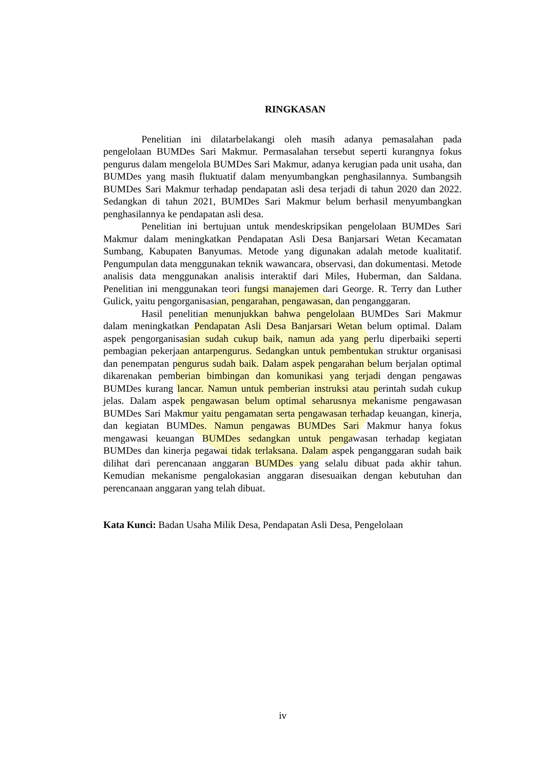RINGKASAN
Penelitian ini dilatarbelakangi oleh masih adanya pemasalahan pada pengelolaan BUMDes Sari Makmur. Permasalahan tersebut seperti kurangnya fokus pengurus dalam mengelola BUMDes Sari Makmur, adanya kerugian pada unit usaha, dan BUMDes yang masih fluktuatif dalam menyumbangkan penghasilannya. Sumbangsih BUMDes Sari Makmur terhadap pendapatan asli desa terjadi di tahun 2020 dan 2022. Sedangkan di tahun 2021, BUMDes Sari Makmur belum berhasil menyumbangkan penghasilannya ke pendapatan asli desa.
Penelitian ini bertujuan untuk mendeskripsikan pengelolaan BUMDes Sari Makmur dalam meningkatkan Pendapatan Asli Desa Banjarsari Wetan Kecamatan Sumbang, Kabupaten Banyumas. Metode yang digunakan adalah metode kualitatif. Pengumpulan data menggunakan teknik wawancara, observasi, dan dokumentasi. Metode analisis data menggunakan analisis interaktif dari Miles, Huberman, dan Saldana. Penelitian ini menggunakan teori fungsi manajemen dari George. R. Terry dan Luther Gulick, yaitu pengorganisasian, pengarahan, pengawasan, dan penganggaran.
Hasil penelitian menunjukkan bahwa pengelolaan BUMDes Sari Makmur dalam meningkatkan Pendapatan Asli Desa Banjarsari Wetan belum optimal. Dalam aspek pengorganisasian sudah cukup baik, namun ada yang perlu diperbaiki seperti pembagian pekerjaan antarpengurus. Sedangkan untuk pembentukan struktur organisasi dan penempatan pengurus sudah baik. Dalam aspek pengarahan belum berjalan optimal dikarenakan pemberian bimbingan dan komunikasi yang terjadi dengan pengawas BUMDes kurang lancar. Namun untuk pemberian instruksi atau perintah sudah cukup jelas. Dalam aspek pengawasan belum optimal seharusnya mekanisme pengawasan BUMDes Sari Makmur yaitu pengamatan serta pengawasan terhadap keuangan, kinerja, dan kegiatan BUMDes. Namun pengawas BUMDes Sari Makmur hanya fokus mengawasi keuangan BUMDes sedangkan untuk pengawasan terhadap kegiatan BUMDes dan kinerja pegawai tidak terlaksana. Dalam aspek penganggaran sudah baik dilihat dari perencanaan anggaran BUMDes yang selalu dibuat pada akhir tahun. Kemudian mekanisme pengalokasian anggaran disesuaikan dengan kebutuhan dan perencanaan anggaran yang telah dibuat.
Kata Kunci: Badan Usaha Milik Desa, Pendapatan Asli Desa, Pengelolaan
iv